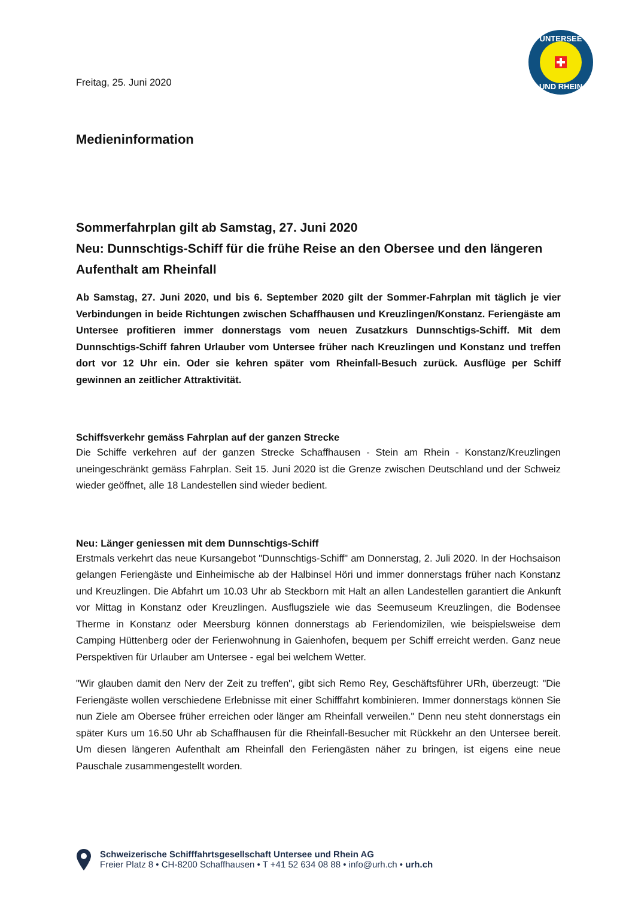UNTERSEE
UND RHEIN
Freitag, 25. Juni 2020
Medieninformation
Sommerfahrplan gilt ab Samstag, 27. Juni 2020
Neu: Dunnschtigs-Schiff für die frühe Reise an den Obersee und den längeren Aufenthalt am Rheinfall
Ab Samstag, 27. Juni 2020, und bis 6. September 2020 gilt der Sommer-Fahrplan mit täglich je vier Verbindungen in beide Richtungen zwischen Schaffhausen und Kreuzlingen/Konstanz. Feriengäste am Untersee profitieren immer donnerstags vom neuen Zusatzkurs Dunnschtigs-Schiff. Mit dem Dunnschtigs-Schiff fahren Urlauber vom Untersee früher nach Kreuzlingen und Konstanz und treffen dort vor 12 Uhr ein. Oder sie kehren später vom Rheinfall-Besuch zurück. Ausflüge per Schiff gewinnen an zeitlicher Attraktivität.
Schiffsverkehr gemäss Fahrplan auf der ganzen Strecke
Die Schiffe verkehren auf der ganzen Strecke Schaffhausen - Stein am Rhein - Konstanz/Kreuzlingen uneingeschränkt gemäss Fahrplan. Seit 15. Juni 2020 ist die Grenze zwischen Deutschland und der Schweiz wieder geöffnet, alle 18 Landestellen sind wieder bedient.
Neu: Länger geniessen mit dem Dunnschtigs-Schiff
Erstmals verkehrt das neue Kursangebot "Dunnschtigs-Schiff" am Donnerstag, 2. Juli 2020. In der Hochsaison gelangen Feriengäste und Einheimische ab der Halbinsel Höri und immer donnerstags früher nach Konstanz und Kreuzlingen. Die Abfahrt um 10.03 Uhr ab Steckborn mit Halt an allen Landestellen garantiert die Ankunft vor Mittag in Konstanz oder Kreuzlingen. Ausflugsziele wie das Seemuseum Kreuzlingen, die Bodensee Therme in Konstanz oder Meersburg können donnerstags ab Feriendomizilen, wie beispielsweise dem Camping Hüttenberg oder der Ferienwohnung in Gaienhofen, bequem per Schiff erreicht werden. Ganz neue Perspektiven für Urlauber am Untersee - egal bei welchem Wetter.
"Wir glauben damit den Nerv der Zeit zu treffen", gibt sich Remo Rey, Geschäftsführer URh, überzeugt: "Die Feriengäste wollen verschiedene Erlebnisse mit einer Schifffahrt kombinieren. Immer donnerstags können Sie nun Ziele am Obersee früher erreichen oder länger am Rheinfall verweilen." Denn neu steht donnerstags ein später Kurs um 16.50 Uhr ab Schaffhausen für die Rheinfall-Besucher mit Rückkehr an den Untersee bereit. Um diesen längeren Aufenthalt am Rheinfall den Feriengästen näher zu bringen, ist eigens eine neue Pauschale zusammengestellt worden.
Schweizerische Schifffahrtsgesellschaft Untersee und Rhein AG
Freier Platz 8 • CH-8200 Schaffhausen • T +41 52 634 08 88 • info@urh.ch • urh.ch